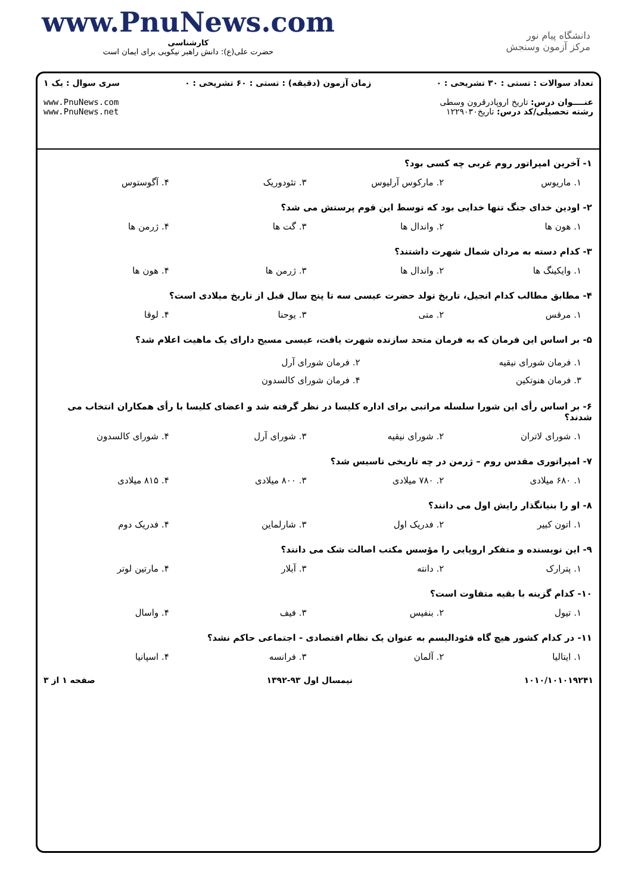www.PnuNews.com
کارشناسی
حضرت علی(ع): دانش راهبر نیکویی برای ایمان است
دانشگاه پیام نور
مرکز آزمون وسنجش
تعداد سوالات : تستی : ۳۰ تشریحی : ۰
عنــــوان درس: تاریخ اروپادرقرون وسطی
رشته تحصیلی/کد درس: تاریخ۱۲۲۹۰۳۰
زمان آزمون (دقیقه) : تستی : ۶۰ تشریحی : ۰
سری سوال : یک ۱
www.PnuNews.com
www.PnuNews.net
۱- آخرین امپراتور روم غربی چه کسی بود؟
۱. ماریوس
۲. مارکوس آرلیوس
۳. تئودوریک
۴. آگوستوس
۲- اودین خدای جنگ تنها خدایی بود که توسط این قوم پرستش می شد؟
۱. هون ها
۲. واندال ها
۳. گت ها
۴. ژرمن ها
۳- کدام دسته به مردان شمال شهرت داشتند؟
۱. وایکینگ ها
۲. واندال ها
۳. ژرمن ها
۴. هون ها
۴- مطابق مطالب کدام انجیل، تاریخ تولد حضرت عیسی سه تا پنج سال قبل از تاریخ میلادی است؟
۱. مرقس
۲. متی
۳. یوحنا
۴. لوقا
۵- بر اساس این فرمان که به فرمان متحد سازنده شهرت یافت، عیسی مسیح دارای یک ماهیت اعلام شد؟
۱. فرمان شورای نیقیه
۲. فرمان شورای آرل
۳. فرمان هنوتکین
۴. فرمان شورای کالسدون
۶- بر اساس رأی این شورا سلسله مراتبی برای اداره کلیسا در نظر گرفته شد و اعضای کلیسا با رأی همکاران انتخاب می شدند؟
۱. شورای لاتران
۲. شورای نیقیه
۳. شورای آرل
۴. شورای کالسدون
۷- امپراتوری مقدس روم – ژرمن در چه تاریخی تاسیس شد؟
۱. ۶۸۰ میلادی
۲. ۷۸۰ میلادی
۳. ۸۰۰ میلادی
۴. ۸۱۵ میلادی
۸- او را بنیانگذار رایش اول می دانند؟
۱. اتون کبیر
۲. فدریک اول
۳. شارلماین
۴. فدریک دوم
۹- این نویسنده و متفکر اروپایی را مؤسس مکتب اصالت شک می دانند؟
۱. پترارک
۲. دانته
۳. آبلار
۴. مارتین لوتر
۱۰- کدام گزینه با بقیه متفاوت است؟
۱. تیول
۲. بنفیس
۳. فیف
۴. واسال
۱۱- در کدام کشور هیچ گاه فئودالیسم به عنوان یک نظام اقتصادی - اجتماعی حاکم نشد؟
۱. ایتالیا
۲. آلمان
۳. فرانسه
۴. اسپانیا
۱۰۱۰/۱۰۱۰۱۹۲۴۱ نیمسال اول ۹۳-۱۳۹۲ صفحه ۱ از ۳